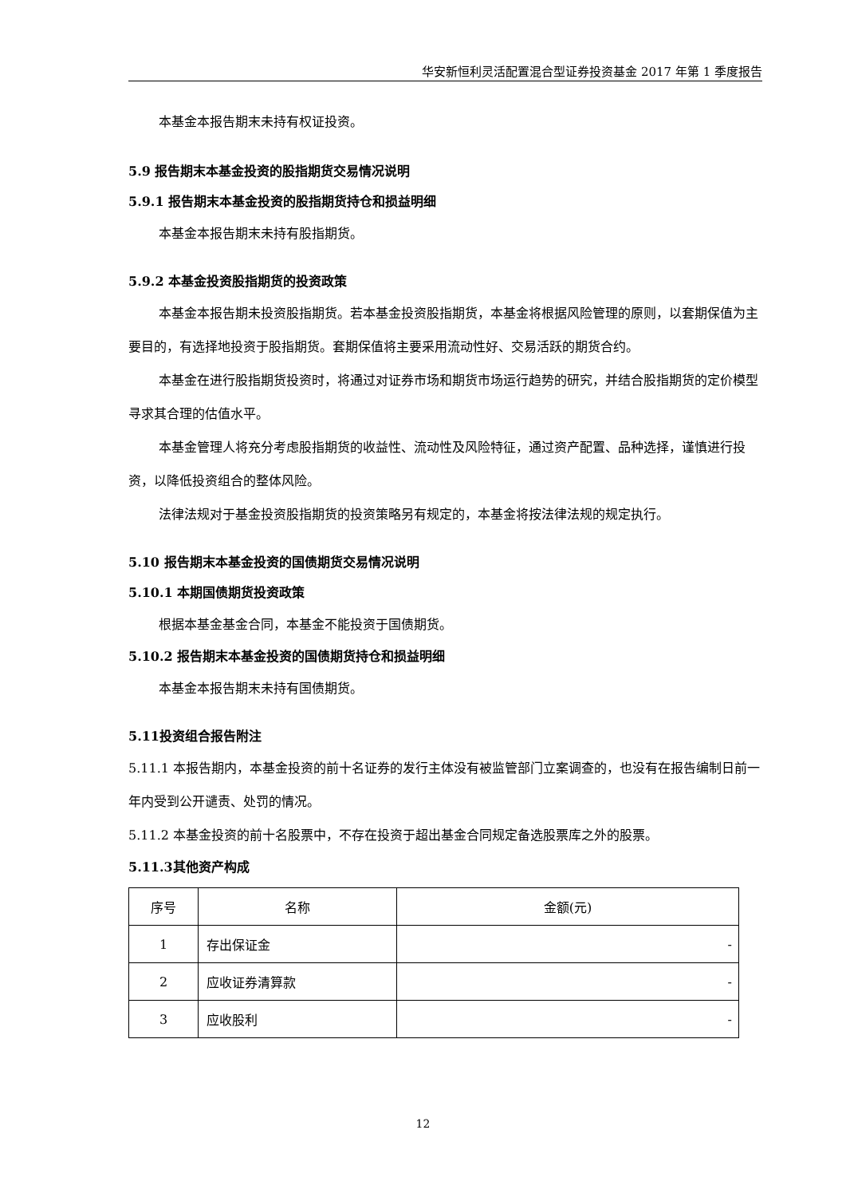华安新恒利灵活配置混合型证券投资基金 2017 年第 1 季度报告
本基金本报告期末未持有权证投资。
5.9 报告期末本基金投资的股指期货交易情况说明
5.9.1 报告期末本基金投资的股指期货持仓和损益明细
本基金本报告期末未持有股指期货。
5.9.2 本基金投资股指期货的投资政策
本基金本报告期未投资股指期货。若本基金投资股指期货，本基金将根据风险管理的原则，以套期保值为主要目的，有选择地投资于股指期货。套期保值将主要采用流动性好、交易活跃的期货合约。
本基金在进行股指期货投资时，将通过对证券市场和期货市场运行趋势的研究，并结合股指期货的定价模型寻求其合理的估值水平。
本基金管理人将充分考虑股指期货的收益性、流动性及风险特征，通过资产配置、品种选择，谨慎进行投资，以降低投资组合的整体风险。
法律法规对于基金投资股指期货的投资策略另有规定的，本基金将按法律法规的规定执行。
5.10 报告期末本基金投资的国债期货交易情况说明
5.10.1 本期国债期货投资政策
根据本基金基金合同，本基金不能投资于国债期货。
5.10.2 报告期末本基金投资的国债期货持仓和损益明细
本基金本报告期末未持有国债期货。
5.11投资组合报告附注
5.11.1 本报告期内，本基金投资的前十名证券的发行主体没有被监管部门立案调查的，也没有在报告编制日前一年内受到公开谴责、处罚的情况。
5.11.2 本基金投资的前十名股票中，不存在投资于超出基金合同规定备选股票库之外的股票。
5.11.3其他资产构成
| 序号 | 名称 | 金额(元) |
| --- | --- | --- |
| 1 | 存出保证金 | - |
| 2 | 应收证券清算款 | - |
| 3 | 应收股利 | - |
12